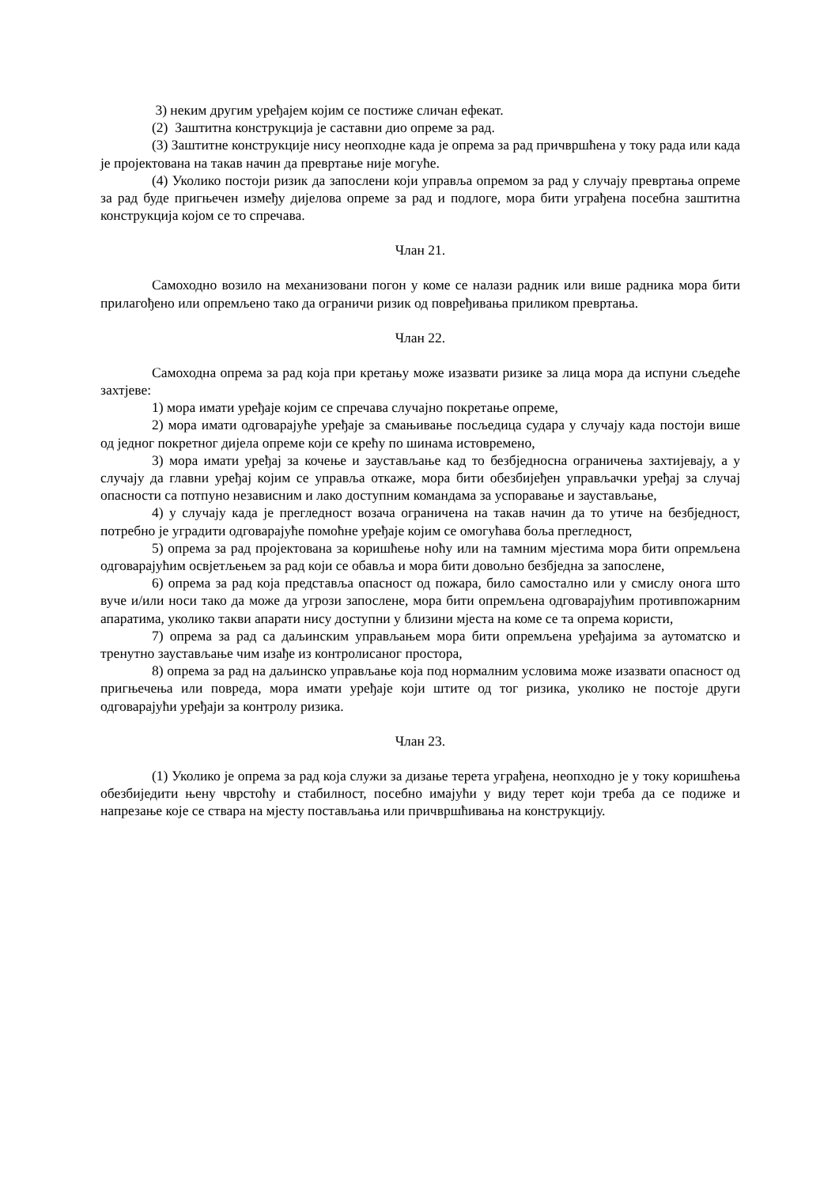3) неким другим уређајем којим се постиже сличан ефекат.
(2) Заштитна конструкција је саставни дио опреме за рад.
(3) Заштитне конструкције нису неопходне када је опрема за рад причвршћена у току рада или када је пројектована на такав начин да превртање није могуће.
(4) Уколико постоји ризик да запослени који управља опремом за рад у случају превртања опреме за рад буде пригњечен између дијелова опреме за рад и подлоге, мора бити уграђена посебна заштитна конструкција којом се то спречава.
Члан 21.
Самоходно возило на механизовани погон у коме се налази радник или више радника мора бити прилагођено или опремљено тако да ограничи ризик од повређивања приликом превртања.
Члан 22.
Самоходна опрема за рад која при кретању може изазвати ризике за лица мора да испуни сљедеће захтјеве:
1) мора имати уређаје којим се спречава случајно покретање опреме,
2) мора имати одговарајуће уређаје за смањивање посљедица судара у случају када постоји више од једног покретног дијела опреме који се крећу по шинама истовремено,
3) мора имати уређај за кочење и заустављање кад то безбједносна ограничења захтијевају, а у случају да главни уређај којим се управља откаже, мора бити обезбијеђен управљачки уређај за случај опасности са потпуно независним и лако доступним командама за успоравање и заустављање,
4) у случају када је прегледност возача ограничена на такав начин да то утиче на безбједност, потребно је уградити одговарајуће помоћне уређаје којим се омогућава боља прегледност,
5) опрема за рад пројектована за коришћење ноћу или на тамним мјестима мора бити опремљена одговарајућим освјетљењем за рад који се обавља и мора бити довољно безбједна за запослене,
6) опрема за рад која представља опасност од пожара, било самостално или у смислу онога што вуче и/или носи тако да може да угрози запослене, мора бити опремљена одговарајућим противпожарним апаратима, уколико такви апарати нису доступни у близини мјеста на коме се та опрема користи,
7) опрема за рад са даљинским управљањем мора бити опремљена уређајима за аутоматско и тренутно заустављање чим изађе из контролисаног простора,
8) опрема за рад на даљинско управљање која под нормалним условима може изазвати опасност од пригњечења или повреда, мора имати уређаје који штите од тог ризика, уколико не постоје други одговарајући уређаји за контролу ризика.
Члан 23.
(1) Уколико је опрема за рад која служи за дизање терета уграђена, неопходно је у току коришћења обезбиједити њену чврстоћу и стабилност, посебно имајући у виду терет који треба да се подиже и напрезање које се ствара на мјесту постављања или причвршћивања на конструкцију.